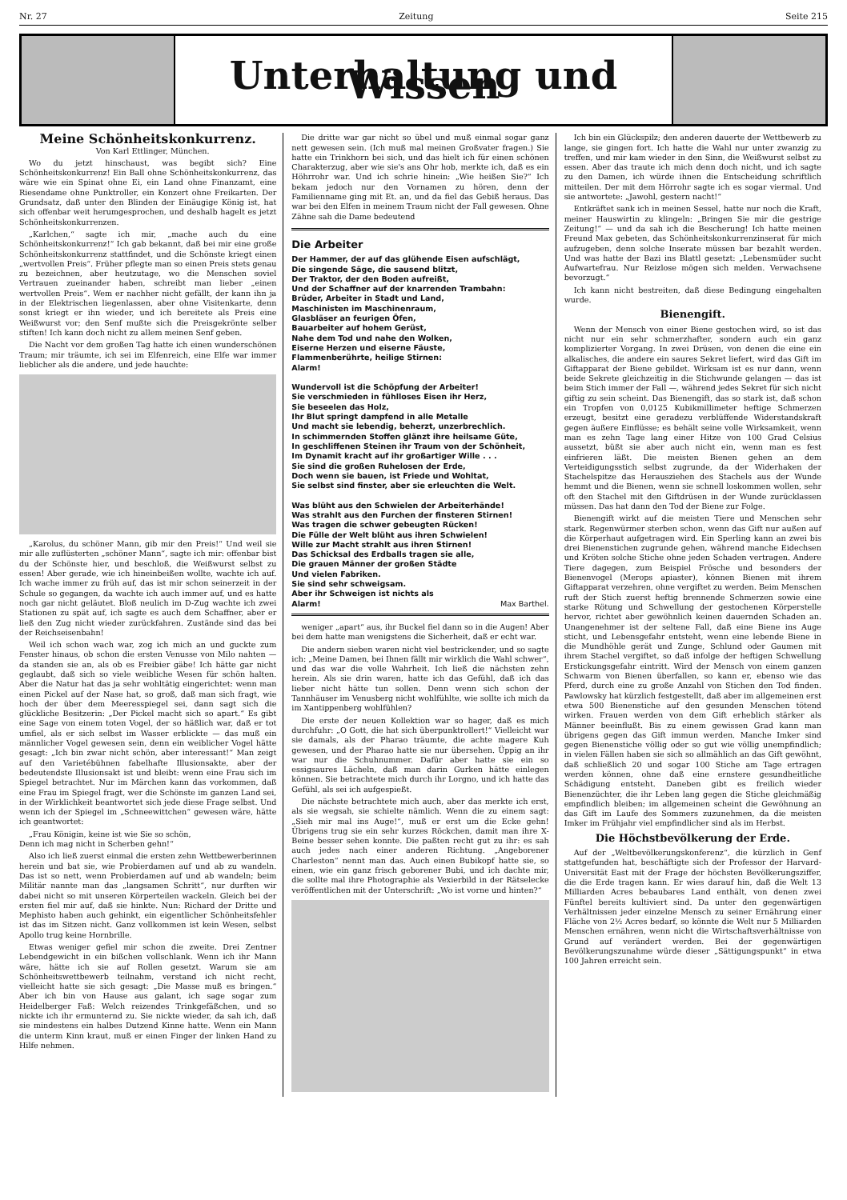Nr. 27 Zeitung Seite 215
Unterhaltung und Wissen
Meine Schönheitskonkurrenz.
Von Karl Ettlinger, München.
Wo du jetzt hinschaust, was begibt sich? Eine Schönheitskonkurrenz! Ein Ball ohne Schönheitskonkurrenz, das wäre wie ein Spinat ohne Ei, ein Land ohne Finanzamt, eine Riesendame ohne Punktroller, ein Konzert ohne Freikarten. Der Grundsatz, daß unter den Blinden der Einäugige König ist, hat sich offenbar weit herumgesprochen, und deshalb hagelt es jetzt Schönheitskonkurrenzen.
„Karlchen,“ sagte ich mir, „mache auch du eine Schönheitskonkurrenz!“ Ich gab bekannt, daß bei mir eine große Schönheitskonkurrenz stattfindet, und die Schönste kriegt einen „wertvollen Preis“. Früher pflegte man so einen Preis stets genau zu bezeichnen, aber heutzutage, wo die Menschen soviel Vertrauen zueinander haben, schreibt man lieber „einen wertvollen Preis“. Wem er nachher nicht gefällt, der kann ihn ja in der Elektrischen liegenlassen, aber ohne Visitenkarte, denn sonst kriegt er ihn wieder, und ich bereitete als Preis eine Weißwurst vor; den Senf mußte sich die Preisgekrönte selber stiften! Ich kann doch nicht zu allem meinen Senf geben.
Die Nacht vor dem großen Tag hatte ich einen wunderschönen Traum; mir träumte, ich sei im Elfenreich, eine Elfe war immer lieblicher als die andere, und jede hauchte:
„Karolus, du schöner Mann, gib mir den Preis!“ Und weil sie mir alle zuflüsterten „schöner Mann“, sagte ich mir: offenbar bist du der Schönste hier, und beschloß, die Weißwurst selbst zu essen! Aber gerade, wie ich hineinbeißen wollte, wachte ich auf. Ich wache immer zu früh auf, das ist mir schon seinerzeit in der Schule so gegangen, da wachte ich auch immer auf, und es hatte noch gar nicht geläutet. Bloß neulich im D-Zug wachte ich zwei Stationen zu spät auf, ich sagte es auch dem Schaffner, aber er ließ den Zug nicht wieder zurückfahren. Zustände sind das bei der Reichseisenbahn!
Weil ich schon wach war, zog ich mich an und guckte zum Fenster hinaus, ob schon die ersten Venusse von Milo nahten — da standen sie an, als ob es Freibier gäbe! Ich hätte gar nicht geglaubt, daß sich so viele weibliche Wesen für schön halten. Aber die Natur hat das ja sehr wohltätig eingerichtet: wenn man einen Pickel auf der Nase hat, so groß, daß man sich fragt, wie hoch der über dem Meeresspiegel sei, dann sagt sich die glückliche Besitzerin: „Der Pickel macht sich so apart.“ Es gibt eine Sage von einem toten Vogel, der so häßlich war, daß er tot umfiel, als er sich selbst im Wasser erblickte — das muß ein männlicher Vogel gewesen sein, denn ein weiblicher Vogel hätte gesagt: „Ich bin zwar nicht schön, aber interessant!“ Man zeigt auf den Varietébühnen fabelhafte Illusionsakte, aber der bedeutendste Illusionsakt ist und bleibt: wenn eine Frau sich im Spiegel betrachtet. Nur im Märchen kann das vorkommen, daß eine Frau im Spiegel fragt, wer die Schönste im ganzen Land sei, in der Wirklichkeit beantwortet sich jede diese Frage selbst. Und wenn ich der Spiegel im „Schneewittchen“ gewesen wäre, hätte ich geantwortet:
„Frau Königin, keine ist wie Sie so schön,
Denn ich mag nicht in Scherben gehn!“
Also ich ließ zuerst einmal die ersten zehn Wettbewerberinnen herein und bat sie, wie Probierdamen auf und ab zu wandeln. Das ist so nett, wenn Probierdamen auf und ab wandeln; beim Militär nannte man das „langsamen Schritt“, nur durften wir dabei nicht so mit unseren Körperteilen wackeln. Gleich bei der ersten fiel mir auf, daß sie hinkte. Nun: Richard der Dritte und Mephisto haben auch gehinkt, ein eigentlicher Schönheitsfehler ist das im Sitzen nicht. Ganz vollkommen ist kein Wesen, selbst Apollo trug keine Hornbrille.
Etwas weniger gefiel mir schon die zweite. Drei Zentner Lebendgewicht in ein bißchen vollschlank. Wenn ich ihr Mann wäre, hätte ich sie auf Rollen gesetzt. Warum sie am Schönheitswettbewerb teilnahm, verstand ich nicht recht, vielleicht hatte sie sich gesagt: „Die Masse muß es bringen.“ Aber ich bin von Hause aus galant, ich sage sogar zum Heidelberger Faß: Welch reizendes Trinkgefäßchen, und so nickte ich ihr ermunternd zu. Sie nickte wieder, da sah ich, daß sie mindestens ein halbes Dutzend Kinne hatte. Wenn ein Mann die unterm Kinn kraut, muß er einen Finger der linken Hand zu Hilfe nehmen.
Die dritte war gar nicht so übel und muß einmal sogar ganz nett gewesen sein. (Ich muß mal meinen Großvater fragen.) Sie hatte ein Trinkhorn bei sich, und das hielt ich für einen schönen Charakterzug, aber wie sie's ans Ohr hob, merkte ich, daß es ein Höhrrohr war. Und ich schrie hinein: „Wie heißen Sie?“ Ich bekam jedoch nur den Vornamen zu hören, denn der Familienname ging mit Et. an, und da fiel das Gebiß heraus. Das war bei den Elfen in meinem Traum nicht der Fall gewesen. Ohne Zähne sah die Dame bedeutend
Die Arbeiter
Der Hammer, der auf das glühende Eisen aufschlägt,
Die singende Säge, die sausend blitzt,
Der Traktor, der den Boden aufreißt,
Und der Schaffner auf der knarrenden Trambahn:
Brüder, Arbeiter in Stadt und Land,
Maschinisten im Maschinenraum,
Glasbläser an feurigen Öfen,
Bauarbeiter auf hohem Gerüst,
Nahe dem Tod und nahe den Wolken,
Eiserne Herzen und eiserne Fäuste,
Flammenberührte, heilige Stirnen:
Alarm!
Wundervoll ist die Schöpfung der Arbeiter!
Sie verschmieden in fühlloses Eisen ihr Herz,
Sie beseelen das Holz,
Ihr Blut springt dampfend in alle Metalle
Und macht sie lebendig, beherzt, unzerbrechlich.
In schimmernden Stoffen glänzt ihre heilsame Güte,
In geschliffenen Steinen ihr Traum von der Schönheit,
Im Dynamit kracht auf ihr großartiger Wille . . .
Sie sind die großen Ruhelosen der Erde,
Doch wenn sie bauen, ist Friede und Wohltat,
Sie selbst sind finster, aber sie erleuchten die Welt.
Was blüht aus den Schwielen der Arbeiterhände!
Was strahlt aus den Furchen der finsteren Stirnen!
Was tragen die schwer gebeugten Rücken!
Die Fülle der Welt blüht aus ihren Schwielen!
Wille zur Macht strahlt aus ihren Stirnen!
Das Schicksal des Erdballs tragen sie alle,
Die grauen Männer der großen Städte
Und vielen Fabriken.
Sie sind sehr schweigsam.
Aber ihr Schweigen ist nichts als
Alarm! Max Barthel.
weniger „apart“ aus, ihr Buckel fiel dann so in die Augen! Aber bei dem hatte man wenigstens die Sicherheit, daß er echt war.
Die andern sieben waren nicht viel bestrickender, und so sagte ich: „Meine Damen, bei Ihnen fällt mir wirklich die Wahl schwer“, und das war die volle Wahrheit. Ich ließ die nächsten zehn herein. Als sie drin waren, hatte ich das Gefühl, daß ich das lieber nicht hätte tun sollen. Denn wenn sich schon der Tannhäuser im Venusberg nicht wohlfühlte, wie sollte ich mich da im Xantippenberg wohlfühlen?
Die erste der neuen Kollektion war so hager, daß es mich durchfuhr: „O Gott, die hat sich überpunktrollert!“ Vielleicht war sie damals, als der Pharao träumte, die achte magere Kuh gewesen, und der Pharao hatte sie nur übersehen. Üppig an ihr war nur die Schuhnummer. Dafür aber hatte sie ein so essigsaures Lächeln, daß man darin Gurken hätte einlegen können. Sie betrachtete mich durch ihr Lorgno, und ich hatte das Gefühl, als sei ich aufgespießt.
Die nächste betrachtete mich auch, aber das merkte ich erst, als sie wegsah, sie schielte nämlich. Wenn die zu einem sagt: „Sieh mir mal ins Auge!“, muß er erst um die Ecke gehn! Übrigens trug sie ein sehr kurzes Röckchen, damit man ihre X-Beine besser sehen konnte. Die paßten recht gut zu ihr: es sah auch jedes nach einer anderen Richtung. „Angeborener Charleston“ nennt man das. Auch einen Bubikopf hatte sie, so einen, wie ein ganz frisch geborener Bubi, und ich dachte mir, die sollte mal ihre Photographie als Vexierbild in der Rätselecke veröffentlichen mit der Unterschrift: „Wo ist vorne und hinten?“
Ich bin ein Glückspilz; den anderen dauerte der Wettbewerb zu lange, sie gingen fort. Ich hatte die Wahl nur unter zwanzig zu treffen, und mir kam wieder in den Sinn, die Weißwurst selbst zu essen. Aber das traute ich mich denn doch nicht, und ich sagte zu den Damen, ich würde ihnen die Entscheidung schriftlich mitteilen. Der mit dem Hörrohr sagte ich es sogar viermal. Und sie antwortete: „Jawohl, gestern nacht!“
Entkräftet sank ich in meinen Sessel, hatte nur noch die Kraft, meiner Hauswirtin zu klingeln: „Bringen Sie mir die gestrige Zeitung!“ — und da sah ich die Bescherung! Ich hatte meinen Freund Max gebeten, das Schönheitskonkurrenzinserat für mich aufzugeben, denn solche Inserate müssen bar bezahlt werden. Und was hatte der Bazi ins Blattl gesetzt: „Lebensmüder sucht Aufwartefrau. Nur Reizlose mögen sich melden. Verwachsene bevorzugt.“
Ich kann nicht bestreiten, daß diese Bedingung eingehalten wurde.
Bienengift.
Wenn der Mensch von einer Biene gestochen wird, so ist das nicht nur ein sehr schmerzhafter, sondern auch ein ganz komplizierter Vorgang. In zwei Drüsen, von denen die eine ein alkalisches, die andere ein saures Sekret liefert, wird das Gift im Giftapparat der Biene gebildet. Wirksam ist es nur dann, wenn beide Sekrete gleichzeitig in die Stichwunde gelangen — das ist beim Stich immer der Fall —, während jedes Sekret für sich nicht giftig zu sein scheint. Das Bienengift, das so stark ist, daß schon ein Tropfen von 0,0125 Kubikmillimeter heftige Schmerzen erzeugt, besitzt eine geradezu verblüffende Widerstandskraft gegen äußere Einflüsse; es behält seine volle Wirksamkeit, wenn man es zehn Tage lang einer Hitze von 100 Grad Celsius aussetzt, büßt sie aber auch nicht ein, wenn man es fest einfrieren läßt. Die meisten Bienen gehen an dem Verteidigungsstich selbst zugrunde, da der Widerhaken der Stachelspitze das Herausziehen des Stachels aus der Wunde hemmt und die Bienen, wenn sie schnell loskommen wollen, sehr oft den Stachel mit den Giftdrüsen in der Wunde zurücklassen müssen. Das hat dann den Tod der Biene zur Folge.
Bienengift wirkt auf die meisten Tiere und Menschen sehr stark. Regenwürmer sterben schon, wenn das Gift nur außen auf die Körperhaut aufgetragen wird. Ein Sperling kann an zwei bis drei Bienenstichen zugrunde gehen, während manche Eidechsen und Kröten solche Stiche ohne jeden Schaden vertragen. Andere Tiere dagegen, zum Beispiel Frösche und besonders der Bienenvogel (Merops apiaster), können Bienen mit ihrem Giftapparat verzehren, ohne vergiftet zu werden. Beim Menschen ruft der Stich zuerst heftig brennende Schmerzen sowie eine starke Rötung und Schwellung der gestochenen Körperstelle hervor, richtet aber gewöhnlich keinen dauernden Schaden an. Unangenehmer ist der seltene Fall, daß eine Biene ins Auge sticht, und Lebensgefahr entsteht, wenn eine lebende Biene in die Mundhöhle gerät und Zunge, Schlund oder Gaumen mit ihrem Stachel vergiftet, so daß infolge der heftigen Schwellung Erstickungsgefahr eintritt. Wird der Mensch von einem ganzen Schwarm von Bienen überfallen, so kann er, ebenso wie das Pferd, durch eine zu große Anzahl von Stichen den Tod finden. Pawlowsky hat kürzlich festgestellt, daß aber im allgemeinen erst etwa 500 Bienenstiche auf den gesunden Menschen tötend wirken. Frauen werden von dem Gift erheblich stärker als Männer beeinflußt. Bis zu einem gewissen Grad kann man übrigens gegen das Gift immun werden. Manche Imker sind gegen Bienenstiche völlig oder so gut wie völlig unempfindlich; in vielen Fällen haben sie sich so allmählich an das Gift gewöhnt, daß schließlich 20 und sogar 100 Stiche am Tage ertragen werden können, ohne daß eine ernstere gesundheitliche Schädigung entsteht. Daneben gibt es freilich wieder Bienenzüchter, die ihr Leben lang gegen die Stiche gleichmäßig empfindlich bleiben; im allgemeinen scheint die Gewöhnung an das Gift im Laufe des Sommers zuzunehmen, da die meisten Imker im Frühjahr viel empfindlicher sind als im Herbst.
Die Höchstbevölkerung der Erde.
Auf der „Weltbevölkerungskonferenz“, die kürzlich in Genf stattgefunden hat, beschäftigte sich der Professor der Harvard-Universität East mit der Frage der höchsten Bevölkerungsziffer, die die Erde tragen kann. Er wies darauf hin, daß die Welt 13 Milliarden Acres bebaubares Land enthält, von denen zwei Fünftel bereits kultiviert sind. Da unter den gegenwärtigen Verhältnissen jeder einzelne Mensch zu seiner Ernährung einer Fläche von 2½ Acres bedarf, so könnte die Welt nur 5 Milliarden Menschen ernähren, wenn nicht die Wirtschaftsverhältnisse von Grund auf verändert werden. Bei der gegenwärtigen Bevölkerungszunahme würde dieser „Sättigungspunkt“ in etwa 100 Jahren erreicht sein.